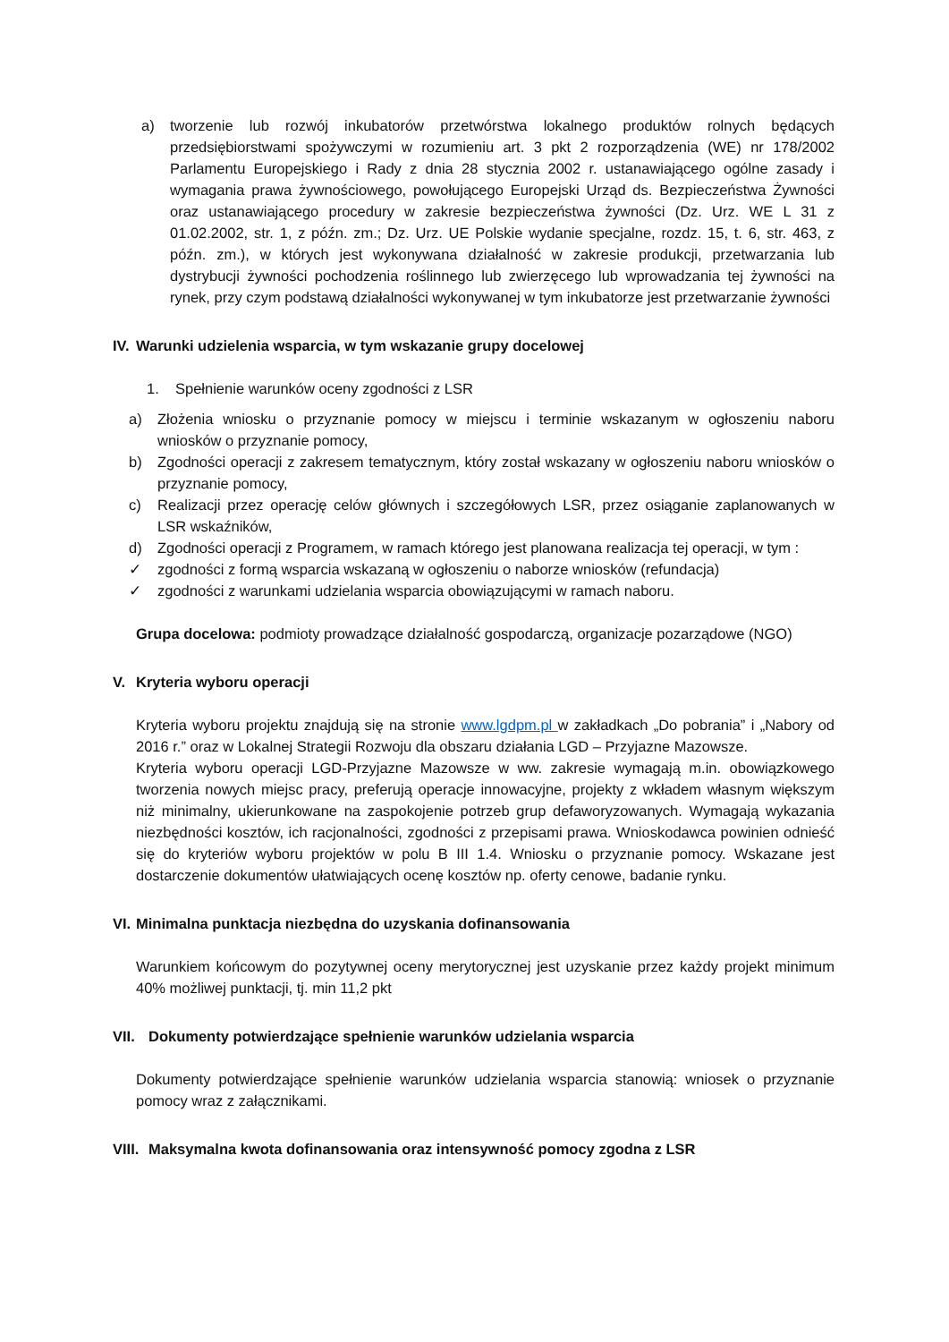a) tworzenie lub rozwój inkubatorów przetwórstwa lokalnego produktów rolnych będących przedsiębiorstwami spożywczymi w rozumieniu art. 3 pkt 2 rozporządzenia (WE) nr 178/2002 Parlamentu Europejskiego i Rady z dnia 28 stycznia 2002 r. ustanawiającego ogólne zasady i wymagania prawa żywnościowego, powołującego Europejski Urząd ds. Bezpieczeństwa Żywności oraz ustanawiającego procedury w zakresie bezpieczeństwa żywności (Dz. Urz. WE L 31 z 01.02.2002, str. 1, z późn. zm.; Dz. Urz. UE Polskie wydanie specjalne, rozdz. 15, t. 6, str. 463, z późn. zm.), w których jest wykonywana działalność w zakresie produkcji, przetwarzania lub dystrybucji żywności pochodzenia roślinnego lub zwierzęcego lub wprowadzania tej żywności na rynek, przy czym podstawą działalności wykonywanej w tym inkubatorze jest przetwarzanie żywności
IV. Warunki udzielenia wsparcia, w tym wskazanie grupy docelowej
1. Spełnienie warunków oceny zgodności z LSR
a) Złożenia wniosku o przyznanie pomocy w miejscu i terminie wskazanym w ogłoszeniu naboru wniosków o przyznanie pomocy,
b) Zgodności operacji z zakresem tematycznym, który został wskazany w ogłoszeniu naboru wniosków o przyznanie pomocy,
c) Realizacji przez operację celów głównych i szczegółowych LSR, przez osiąganie zaplanowanych w LSR wskaźników,
d) Zgodności operacji z Programem, w ramach którego jest planowana realizacja tej operacji, w tym :
✓ zgodności z formą wsparcia wskazaną w ogłoszeniu o naborze wniosków (refundacja)
✓ zgodności z warunkami udzielania wsparcia obowiązującymi w ramach naboru.
Grupa docelowa: podmioty prowadzące działalność gospodarczą, organizacje pozarządowe (NGO)
V. Kryteria wyboru operacji
Kryteria wyboru projektu znajdują się na stronie www.lgdpm.pl w zakładkach „Do pobrania” i „Nabory od 2016 r.” oraz w Lokalnej Strategii Rozwoju dla obszaru działania LGD – Przyjazne Mazowsze.
Kryteria wyboru operacji LGD-Przyjazne Mazowsze w ww. zakresie wymagają m.in. obowiązkowego tworzenia nowych miejsc pracy, preferują operacje innowacyjne, projekty z wkładem własnym większym niż minimalny, ukierunkowane na zaspokojenie potrzeb grup defaworyzowanych. Wymagają wykazania niezbędności kosztów, ich racjonalności, zgodności z przepisami prawa. Wnioskodawca powinien odnieść się do kryteriów wyboru projektów w polu B III 1.4. Wniosku o przyznanie pomocy. Wskazane jest dostarczenie dokumentów ułatwiających ocenę kosztów np. oferty cenowe, badanie rynku.
VI. Minimalna punktacja niezbędna do uzyskania dofinansowania
Warunkiem końcowym do pozytywnej oceny merytorycznej jest uzyskanie przez każdy projekt minimum 40% możliwej punktacji, tj. min 11,2 pkt
VII. Dokumenty potwierdzające spełnienie warunków udzielania wsparcia
Dokumenty potwierdzające spełnienie warunków udzielania wsparcia stanowią: wniosek o przyznanie pomocy wraz z załącznikami.
VIII. Maksymalna kwota dofinansowania oraz intensywność pomocy zgodna z LSR